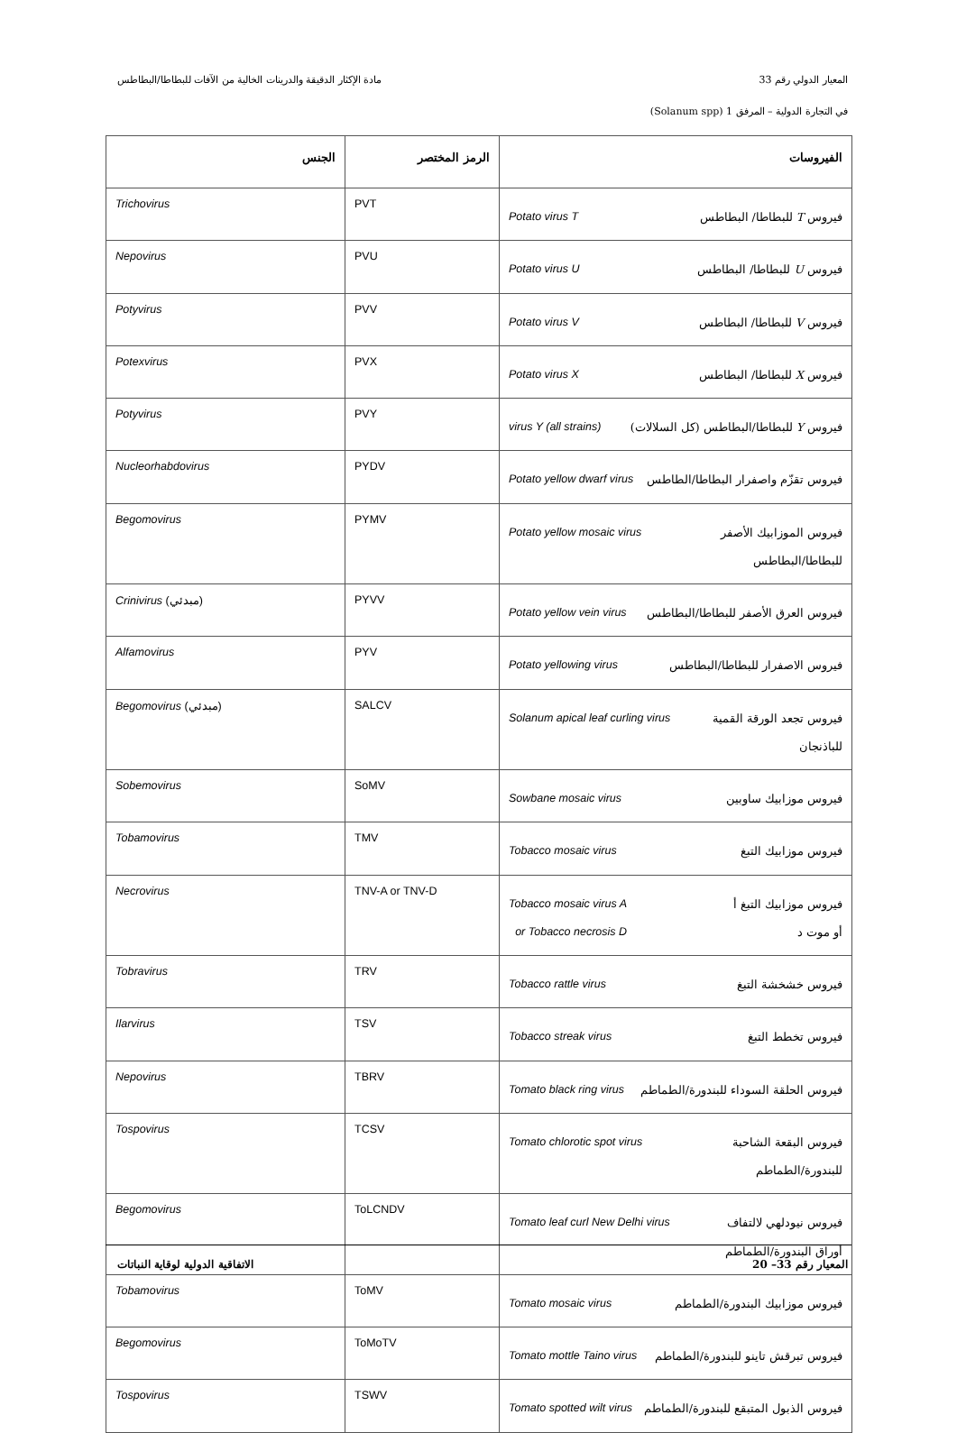المعيار الدولي رقم 33 مادة الإكثار الدقيقة والدرينات الخالية من الآفات للبطاطا/البطاطس
في التجارة الدولية – المرفق 1 (Solanum spp)
| الفيروسات | الرمز المختصر | الجنس |
| --- | --- | --- |
| فيروس T للبطاطا/ البطاطس Potato virus T | PVT | Trichovirus |
| فيروس U للبطاطا/ البطاطس Potato virus U | PVU | Nepovirus |
| فيروس V للبطاطا/ البطاطس Potato virus V | PVV | Potyvirus |
| فيروس X للبطاطا/ البطاطس Potato virus X | PVX | Potexvirus |
| فيروس Y للبطاطا/البطاطس (كل السلالات) virus Y (all strains) | PVY | Potyvirus |
| فيروس تقزّم واصفرار البطاطا/الطاطس Potato yellow dwarf virus | PYDV | Nucleorhabdovirus |
| فيروس الموزابيك الأصفر للبطاطا/البطاطس Potato yellow mosaic virus | PYMV | Begomovirus |
| فيروس العرق الأصفر للبطاطا/البطاطس Potato yellow vein virus | PYVV | Crinivirus (مبدئي) |
| فيروس الاصفرار للبطاطا/البطاطس Potato yellowing virus | PYV | Alfamovirus |
| فيروس تجعد الورقة القمية للباذنجان Solanum apical leaf curling virus | SALCV | Begomovirus (مبدئي) |
| فيروس موزابيك ساوبين Sowbane mosaic virus | SoMV | Sobemovirus |
| فيروس موزابيك التبغ Tobacco mosaic virus | TMV | Tobamovirus |
| فيروس موزابيك التبغ أ أو موت د Tobacco mosaic virus A or Tobacco necrosis D | TNV-A or TNV-D | Necrovirus |
| فيروس خشخشة التبغ Tobacco rattle virus | TRV | Tobravirus |
| فيروس تخطط التبغ Tobacco streak virus | TSV | Ilarvirus |
| فيروس الحلقة السوداء للبندورة/الطماطم Tomato black ring virus | TBRV | Nepovirus |
| فيروس البقعة الشاحبة للبندورة/الطماطم Tomato chlorotic spot virus | TCSV | Tospovirus |
| فيروس نيودلهي لالتفاف أوراق البندورة/الطماطم Tomato leaf curl New Delhi virus | ToLCNDV | Begomovirus |
| فيروس موزابيك البندورة/الطماطم Tomato mosaic virus | ToMV | Tobamovirus |
| فيروس تبرقش تاينو للبندورة/الطماطم Tomato mottle Taino virus | ToMoTV | Begomovirus |
| فيروس الذبول المتبقع للبندورة/الطماطم Tomato spotted wilt virus | TSWV | Tospovirus |
المعيار رقم 33– 20 الاتفاقية الدولية لوقاية النباتات